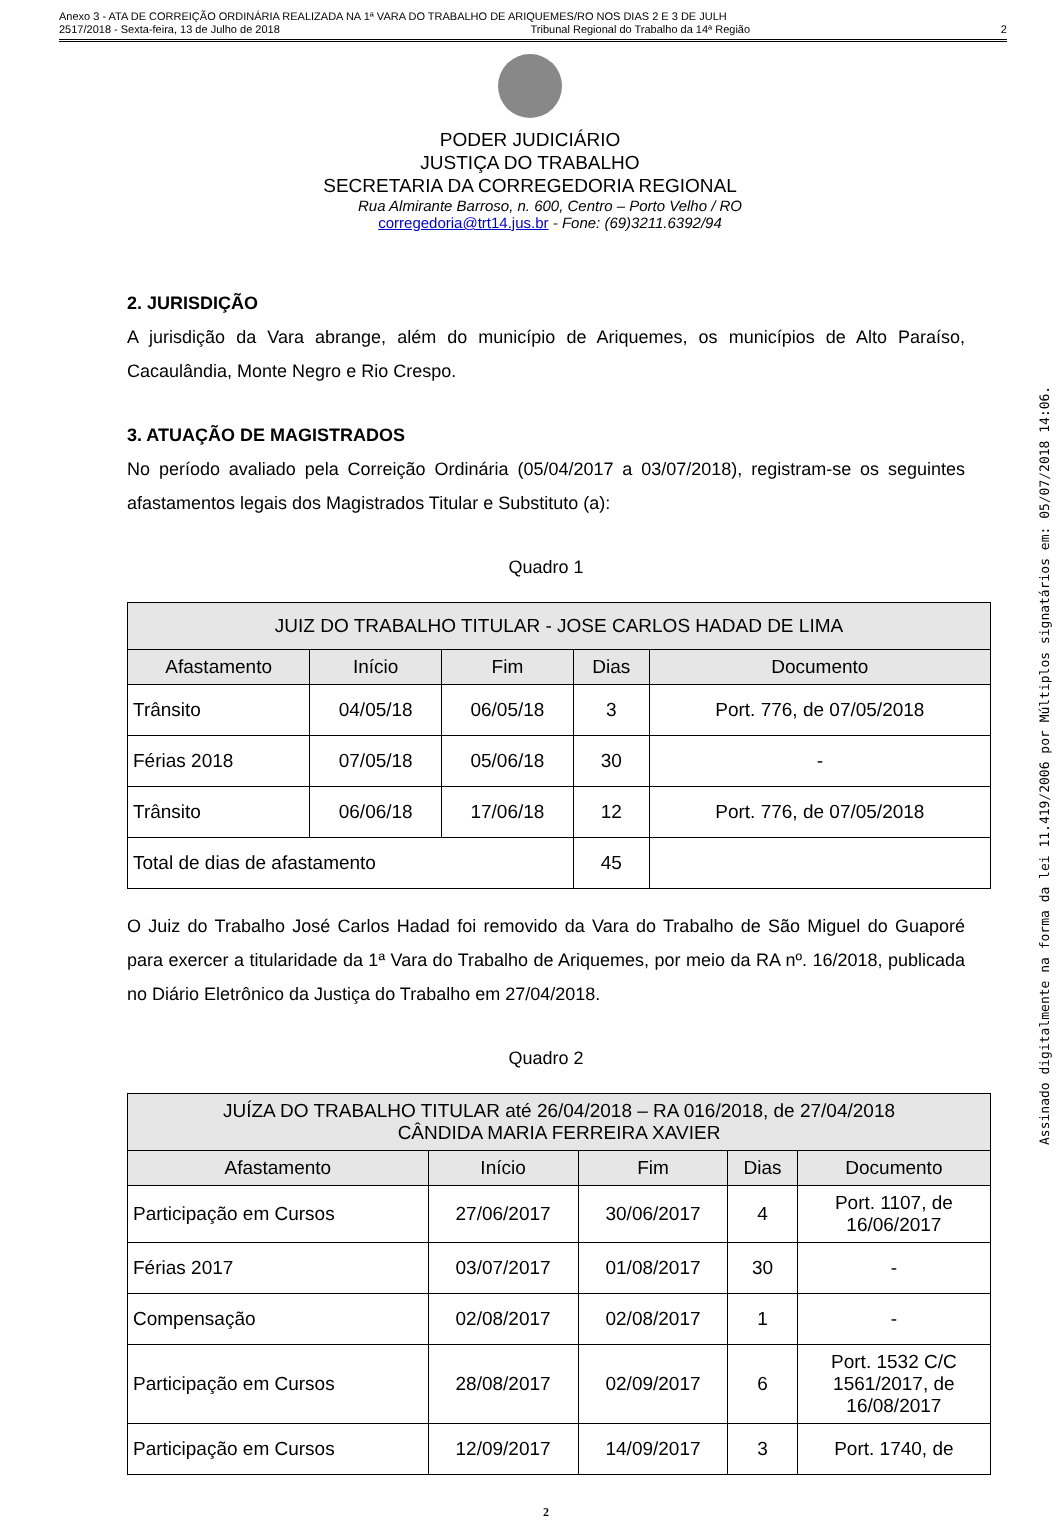Anexo 3 - ATA DE CORREIÇÃO ORDINÁRIA REALIZADA NA 1ª VARA DO TRABALHO DE ARIQUEMES/RO NOS DIAS 2 E 3 DE JULH
2517/2018 - Sexta-feira, 13 de Julho de 2018 Tribunal Regional do Trabalho da 14ª Região 2
PODER JUDICIÁRIO
JUSTIÇA DO TRABALHO
SECRETARIA DA CORREGEDORIA REGIONAL
Rua Almirante Barroso, n. 600, Centro – Porto Velho / RO
corregedoria@trt14.jus.br - Fone: (69)3211.6392/94
2. JURISDIÇÃO
A jurisdição da Vara abrange, além do município de Ariquemes, os municípios de Alto Paraíso, Cacaulândia, Monte Negro e Rio Crespo.
3. ATUAÇÃO DE MAGISTRADOS
No período avaliado pela Correição Ordinária (05/04/2017 a 03/07/2018), registram-se os seguintes afastamentos legais dos Magistrados Titular e Substituto (a):
Quadro 1
| JUIZ DO TRABALHO TITULAR - JOSE CARLOS HADAD DE LIMA | | | | |
| --- | --- | --- | --- | --- |
| Afastamento | Início | Fim | Dias | Documento |
| Trânsito | 04/05/18 | 06/05/18 | 3 | Port. 776, de 07/05/2018 |
| Férias 2018 | 07/05/18 | 05/06/18 | 30 | - |
| Trânsito | 06/06/18 | 17/06/18 | 12 | Port. 776, de 07/05/2018 |
| Total de dias de afastamento | | | 45 | |
O Juiz do Trabalho José Carlos Hadad foi removido da Vara do Trabalho de São Miguel do Guaporé para exercer a titularidade da 1ª Vara do Trabalho de Ariquemes, por meio da RA nº. 16/2018, publicada no Diário Eletrônico da Justiça do Trabalho em 27/04/2018.
Quadro 2
| JUÍZA DO TRABALHO TITULAR até 26/04/2018 – RA 016/2018, de 27/04/2018 CÂNDIDA MARIA FERREIRA XAVIER | | | | |
| --- | --- | --- | --- | --- |
| Afastamento | Início | Fim | Dias | Documento |
| Participação em Cursos | 27/06/2017 | 30/06/2017 | 4 | Port. 1107, de 16/06/2017 |
| Férias 2017 | 03/07/2017 | 01/08/2017 | 30 | - |
| Compensação | 02/08/2017 | 02/08/2017 | 1 | - |
| Participação em Cursos | 28/08/2017 | 02/09/2017 | 6 | Port. 1532 C/C 1561/2017, de 16/08/2017 |
| Participação em Cursos | 12/09/2017 | 14/09/2017 | 3 | Port. 1740, de |
2
Assinado digitalmente na forma da lei 11.419/2006 por Múltiplos signatários em: 05/07/2018 14:06.